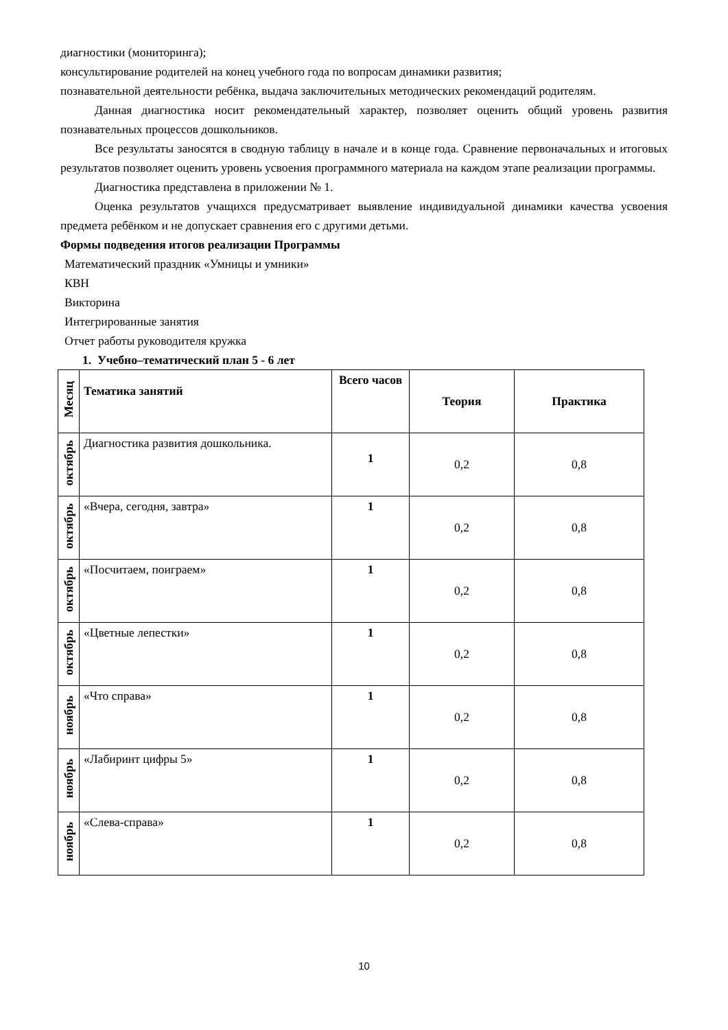диагностики (мониторинга);
консультирование родителей на конец учебного года по вопросам динамики развития;
познавательной деятельности ребёнка, выдача заключительных методических рекомендаций родителям.
Данная диагностика носит рекомендательный характер, позволяет оценить общий уровень развития познавательных процессов дошкольников.
Все результаты заносятся в сводную таблицу в начале и в конце года. Сравнение первоначальных и итоговых результатов позволяет оценить уровень усвоения программного материала на каждом этапе реализации программы.
Диагностика представлена в приложении № 1.
Оценка результатов учащихся предусматривает выявление индивидуальной динамики качества усвоения предмета ребёнком и не допускает сравнения его с другими детьми.
Формы подведения итогов реализации Программы
Математический праздник «Умницы и умники»
КВН
Викторина
Интегрированные занятия
Отчет работы руководителя кружка
1. Учебно–тематический план 5 - 6 лет
| Месяц | Тематика занятий | Всего часов | Теория | Практика |
| --- | --- | --- | --- | --- |
| октябрь | Диагностика развития дошкольника. | 1 | 0,2 | 0,8 |
| октябрь | «Вчера, сегодня, завтра» | 1 | 0,2 | 0,8 |
| октябрь | «Посчитаем, поиграем» | 1 | 0,2 | 0,8 |
| октябрь | «Цветные лепестки» | 1 | 0,2 | 0,8 |
| ноябрь | «Что справа» | 1 | 0,2 | 0,8 |
| ноябрь | «Лабиринт цифры 5» | 1 | 0,2 | 0,8 |
| ноябрь | «Слева-справа» | 1 | 0,2 | 0,8 |
10